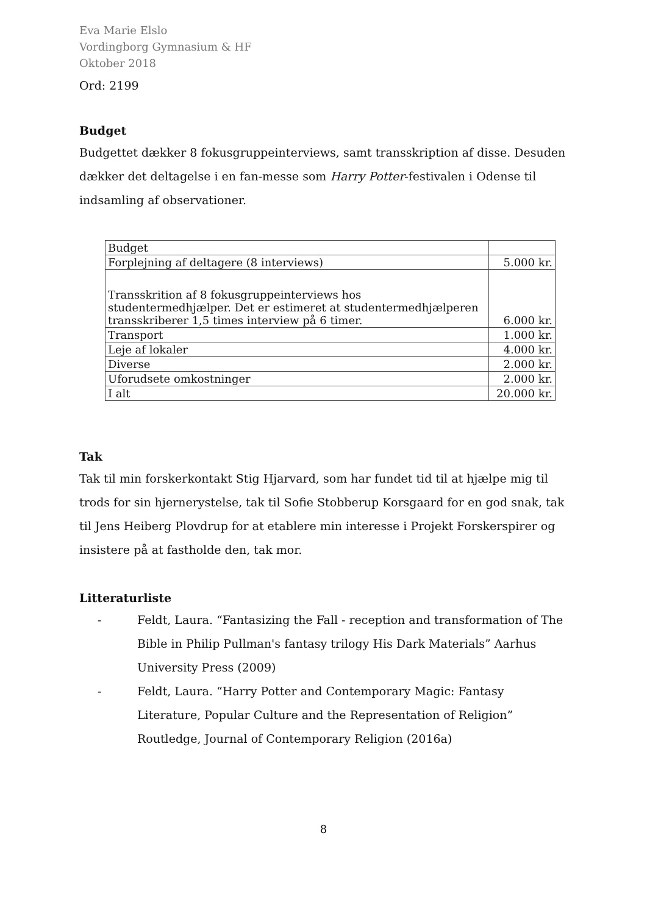Eva Marie Elslo
Vordingborg Gymnasium & HF
Oktober 2018
Ord: 2199
Budget
Budgettet dækker 8 fokusgruppeinterviews, samt transskription af disse. Desuden dækker det deltagelse i en fan-messe som Harry Potter-festivalen i Odense til indsamling af observationer.
| Budget | |
| Forplejning af deltagere (8 interviews) | 5.000 kr. |
| Transskrition af 8 fokusgruppeinterviews hos studentermedhjælper. Det er estimeret at studentermedhjælperen transskriberer 1,5 times interview på 6 timer. | 6.000 kr. |
| Transport | 1.000 kr. |
| Leje af lokaler | 4.000 kr. |
| Diverse | 2.000 kr. |
| Uforudsete omkostninger | 2.000 kr. |
| I alt | 20.000 kr. |
Tak
Tak til min forskerkontakt Stig Hjarvard, som har fundet tid til at hjælpe mig til trods for sin hjernerystelse, tak til Sofie Stobberup Korsgaard for en god snak, tak til Jens Heiberg Plovdrup for at etablere min interesse i Projekt Forskerspirer og insistere på at fastholde den, tak mor.
Litteraturliste
- Feldt, Laura. “Fantasizing the Fall - reception and transformation of The Bible in Philip Pullman's fantasy trilogy His Dark Materials” Aarhus University Press (2009)
- Feldt, Laura. “Harry Potter and Contemporary Magic: Fantasy Literature, Popular Culture and the Representation of Religion” Routledge, Journal of Contemporary Religion (2016a)
8